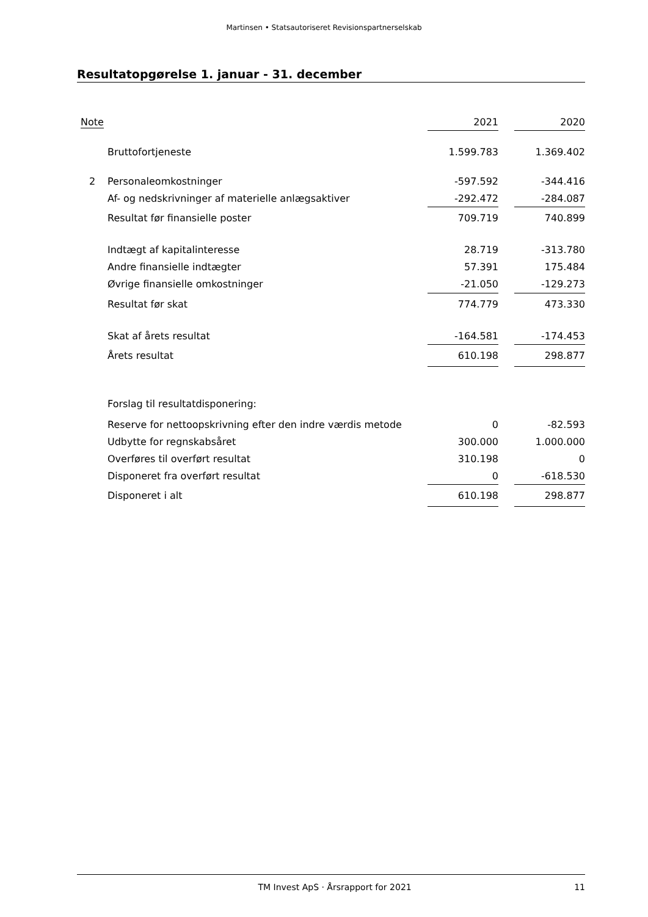Martinsen • Statsautoriseret Revisionspartnerselskab
Resultatopgørelse 1. januar - 31. december
| Note | | 2021 | | 2020 |
| --- | --- | --- | --- | --- |
| | Bruttofortjeneste | 1.599.783 | | 1.369.402 |
| 2 | Personaleomkostninger | -597.592 | | -344.416 |
| | Af- og nedskrivninger af materielle anlægsaktiver | -292.472 | | -284.087 |
| | Resultat før finansielle poster | 709.719 | | 740.899 |
| | Indtægt af kapitalinteresse | 28.719 | | -313.780 |
| | Andre finansielle indtægter | 57.391 | | 175.484 |
| | Øvrige finansielle omkostninger | -21.050 | | -129.273 |
| | Resultat før skat | 774.779 | | 473.330 |
| | Skat af årets resultat | -164.581 | | -174.453 |
| | Årets resultat | 610.198 | | 298.877 |
| | Forslag til resultatdisponering: | | | |
| | Reserve for nettoopskrivning efter den indre værdis metode | 0 | | -82.593 |
| | Udbytte for regnskabsåret | 300.000 | | 1.000.000 |
| | Overføres til overført resultat | 310.198 | | 0 |
| | Disponeret fra overført resultat | 0 | | -618.530 |
| | Disponeret i alt | 610.198 | | 298.877 |
TM Invest ApS · Årsrapport for 2021 11